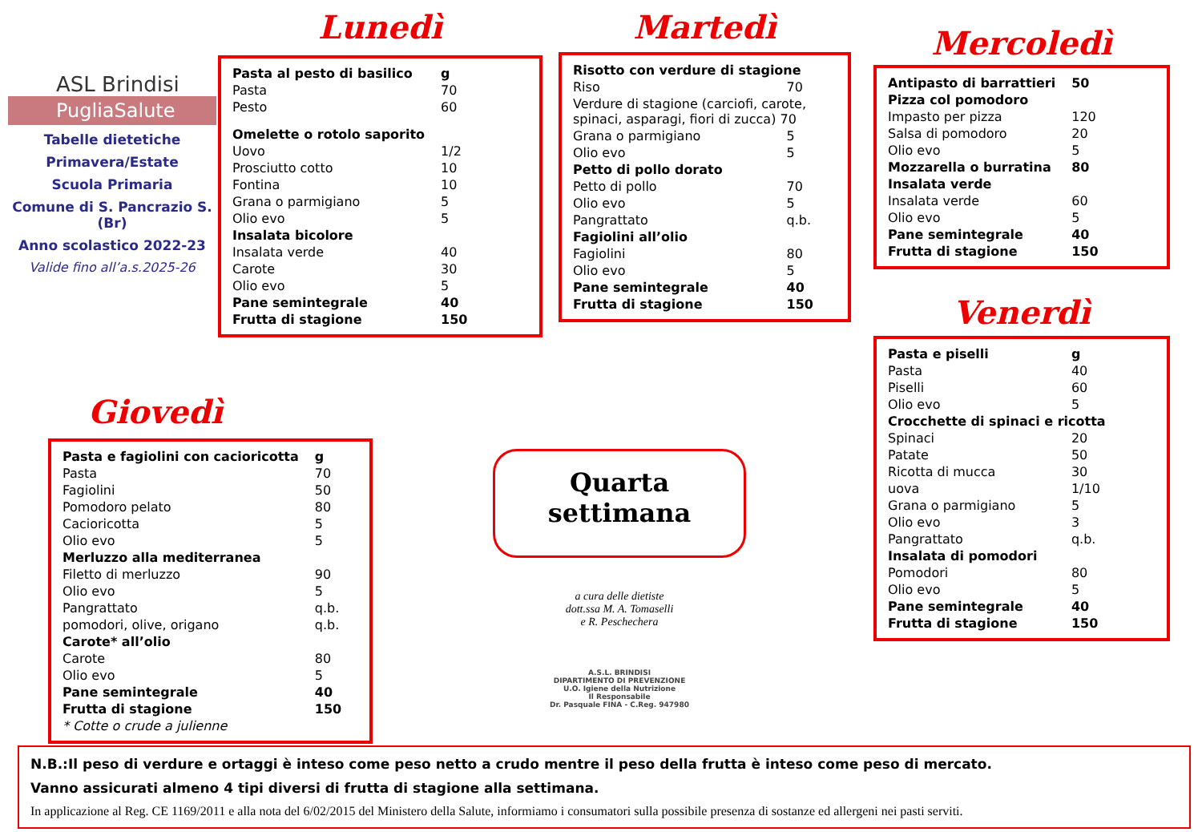ASL Brindisi
PugliaSalute
Tabelle dietetiche
Primavera/Estate
Scuola Primaria
Comune di S. Pancrazio S. (Br)
Anno scolastico 2022-23
Valide fino all’a.s.2025-26
Lunedì
| Pasta al pesto di basilico | g |
| Pasta | 70 |
| Pesto | 60 |
| Omelette o rotolo saporito | |
| Uovo | 1/2 |
| Prosciutto cotto | 10 |
| Fontina | 10 |
| Grana o parmigiano | 5 |
| Olio evo | 5 |
| Insalata bicolore | |
| Insalata verde | 40 |
| Carote | 30 |
| Olio evo | 5 |
| Pane semintegrale | 40 |
| Frutta di stagione | 150 |
Martedì
| Risotto con verdure di stagione | |
| Riso | 70 |
| Verdure di stagione (carciofi, carote, spinaci, asparagi, fiori di zucca) 70 | |
| Grana o parmigiano | 5 |
| Olio evo | 5 |
| Petto di pollo dorato | |
| Petto di pollo | 70 |
| Olio evo | 5 |
| Pangrattato | q.b. |
| Fagiolini all’olio | |
| Fagiolini | 80 |
| Olio evo | 5 |
| Pane semintegrale | 40 |
| Frutta di stagione | 150 |
Mercoledì
| Antipasto di barrattieri | 50 |
| Pizza col pomodoro | |
| Impasto per pizza | 120 |
| Salsa di pomodoro | 20 |
| Olio evo | 5 |
| Mozzarella o burratina | 80 |
| Insalata verde | |
| Insalata verde | 60 |
| Olio evo | 5 |
| Pane semintegrale | 40 |
| Frutta di stagione | 150 |
Venerdì
| Pasta e piselli | g |
| Pasta | 40 |
| Piselli | 60 |
| Olio evo | 5 |
| Crocchette di spinaci e ricotta | |
| Spinaci | 20 |
| Patate | 50 |
| Ricotta di mucca | 30 |
| uova | 1/10 |
| Grana o parmigiano | 5 |
| Olio evo | 3 |
| Pangrattato | q.b. |
| Insalata di pomodori | |
| Pomodori | 80 |
| Olio evo | 5 |
| Pane semintegrale | 40 |
| Frutta di stagione | 150 |
Giovedì
| Pasta e fagiolini con cacioricotta | g |
| Pasta | 70 |
| Fagiolini | 50 |
| Pomodoro pelato | 80 |
| Cacioricotta | 5 |
| Olio evo | 5 |
| Merluzzo alla mediterranea | |
| Filetto di merluzzo | 90 |
| Olio evo | 5 |
| Pangrattato | q.b. |
| pomodori, olive, origano | q.b. |
| Carote* all’olio | |
| Carote | 80 |
| Olio evo | 5 |
| Pane semintegrale | 40 |
| Frutta di stagione | 150 |
| * Cotte o crude a julienne | |
Quarta
settimana
a cura delle dietiste
dott.ssa M. A. Tomaselli
e R. Peschechera
A.S.L. BRINDISI
DIPARTIMENTO DI PREVENZIONE
U.O. Igiene della Nutrizione
Il Responsabile
Dr. Pasquale FINA - C.Reg. 947980
N.B.:Il peso di verdure e ortaggi è inteso come peso netto a crudo mentre il peso della frutta è inteso come peso di mercato.
Vanno assicurati almeno 4 tipi diversi di frutta di stagione alla settimana.
In applicazione al Reg. CE 1169/2011 e alla nota del 6/02/2015 del Ministero della Salute, informiamo i consumatori sulla possibile presenza di sostanze ed allergeni nei pasti serviti.